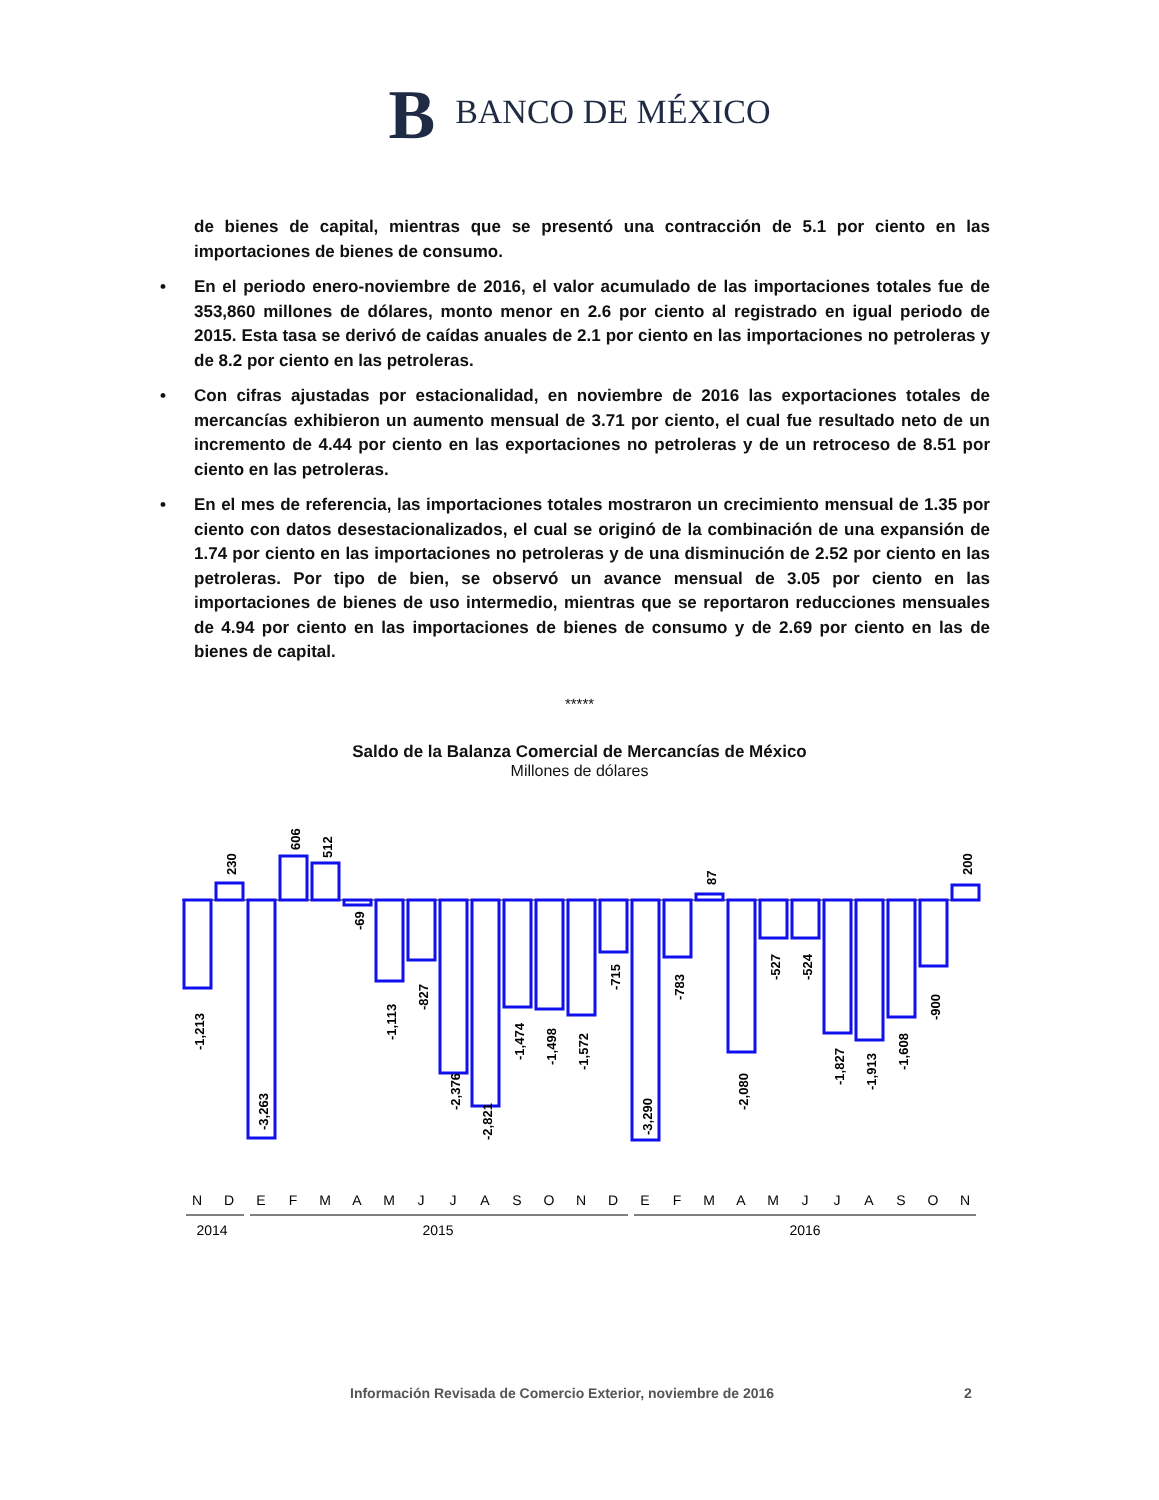B BANCO DE MÉXICO
de bienes de capital, mientras que se presentó una contracción de 5.1 por ciento en las importaciones de bienes de consumo.
• En el periodo enero-noviembre de 2016, el valor acumulado de las importaciones totales fue de 353,860 millones de dólares, monto menor en 2.6 por ciento al registrado en igual periodo de 2015. Esta tasa se derivó de caídas anuales de 2.1 por ciento en las importaciones no petroleras y de 8.2 por ciento en las petroleras.
• Con cifras ajustadas por estacionalidad, en noviembre de 2016 las exportaciones totales de mercancías exhibieron un aumento mensual de 3.71 por ciento, el cual fue resultado neto de un incremento de 4.44 por ciento en las exportaciones no petroleras y de un retroceso de 8.51 por ciento en las petroleras.
• En el mes de referencia, las importaciones totales mostraron un crecimiento mensual de 1.35 por ciento con datos desestacionalizados, el cual se originó de la combinación de una expansión de 1.74 por ciento en las importaciones no petroleras y de una disminución de 2.52 por ciento en las petroleras. Por tipo de bien, se observó un avance mensual de 3.05 por ciento en las importaciones de bienes de uso intermedio, mientras que se reportaron reducciones mensuales de 4.94 por ciento en las importaciones de bienes de consumo y de 2.69 por ciento en las de bienes de capital.
*****
Saldo de la Balanza Comercial de Mercancías de México
Millones de dólares
-1,213
230
-3,263
606
512
-69
-1,113
-827
-2,376
-2,821
-1,474
-1,498
-1,572
-715
-3,290
-783
87
-2,080
-527
-524
-1,827
-1,913
-1,608
-900
200
N
D
E
F
M
A
M
J
J
A
S
O
N
D
E
F
M
A
M
J
J
A
S
O
N
2014
2015
2016
Información Revisada de Comercio Exterior, noviembre de 2016 2